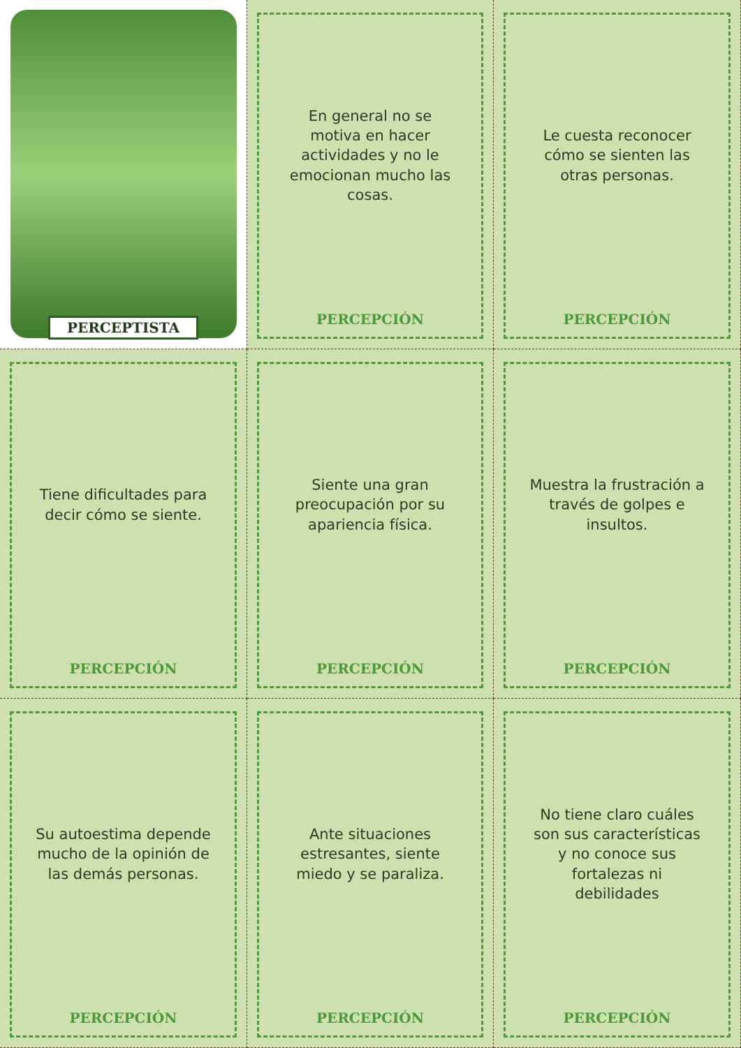PERCEPTISTA
En general no se motiva en hacer actividades y no le emocionan mucho las cosas.
PERCEPCIÓN
Le cuesta reconocer cómo se sienten las otras personas.
PERCEPCIÓN
Tiene dificultades para decir cómo se siente.
PERCEPCIÓN
Siente una gran preocupación por su apariencia física.
PERCEPCIÓN
Muestra la frustración a través de golpes e insultos.
PERCEPCIÓN
Su autoestima depende mucho de la opinión de las demás personas.
PERCEPCIÓN
Ante situaciones estresantes, siente miedo y se paraliza.
PERCEPCIÓN
No tiene claro cuáles son sus características y no conoce sus fortalezas ni debilidades
PERCEPCIÓN